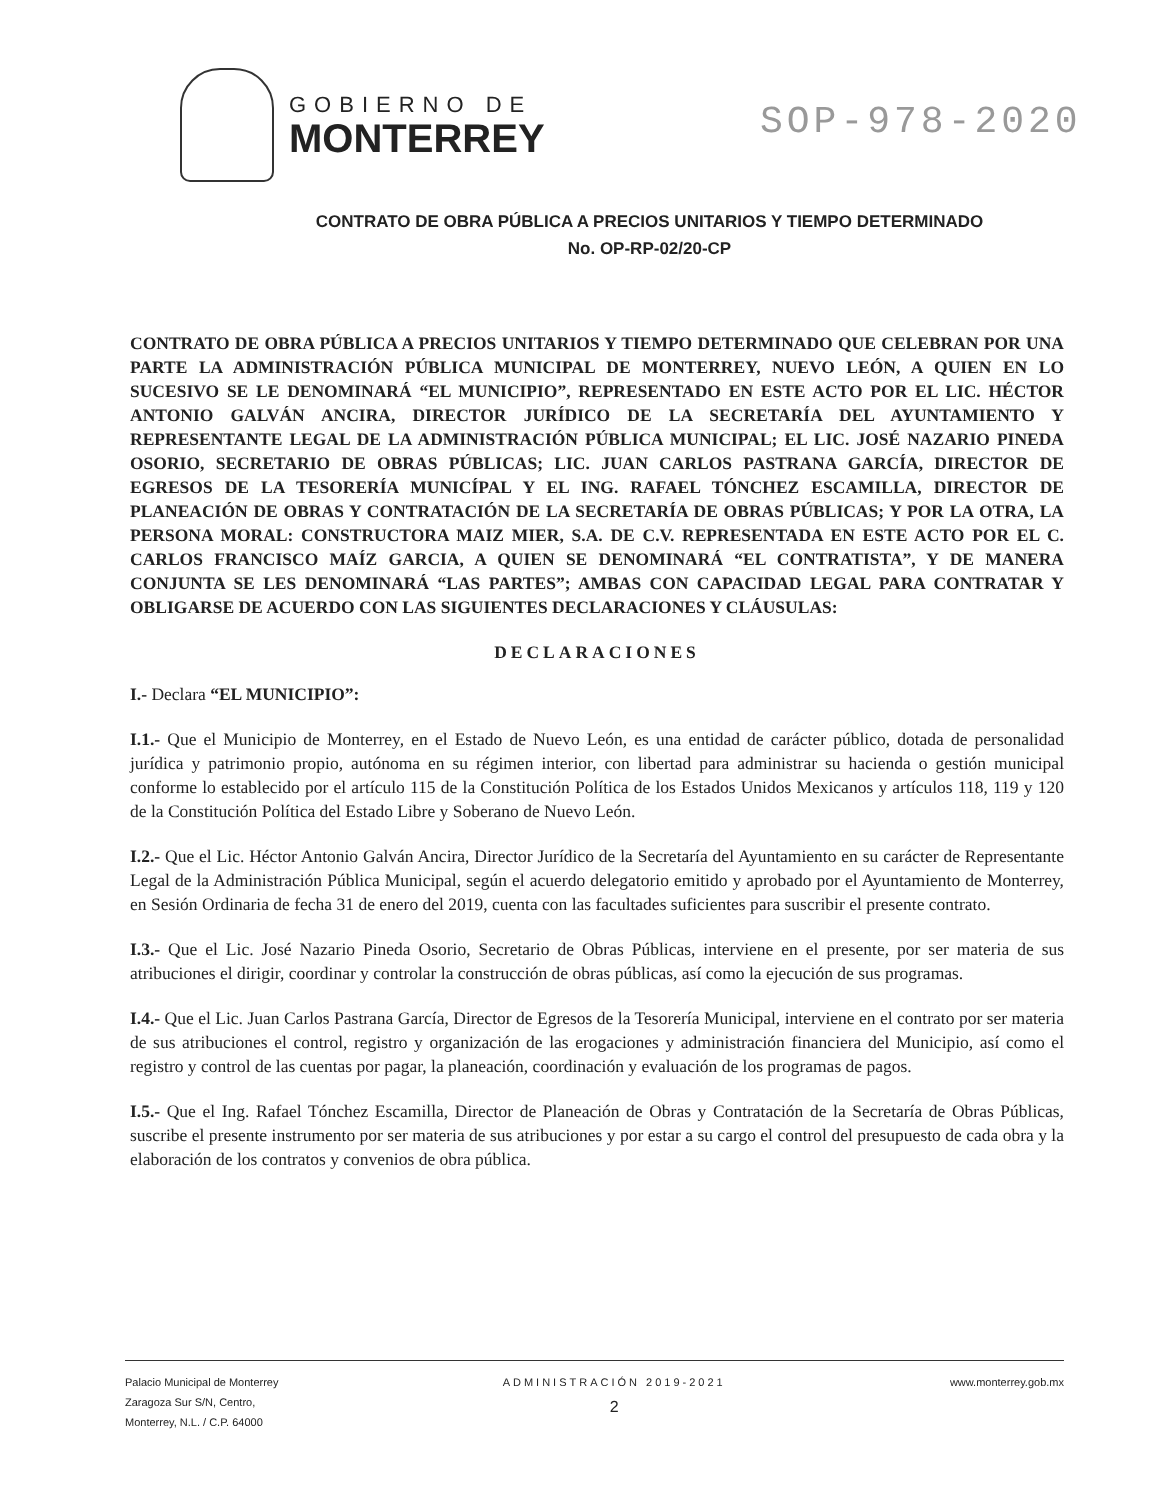GOBIERNO DE
MONTERREY
SOP-978-2020
CONTRATO DE OBRA PÚBLICA A PRECIOS UNITARIOS Y TIEMPO DETERMINADO
No. OP-RP-02/20-CP
CONTRATO DE OBRA PÚBLICA A PRECIOS UNITARIOS Y TIEMPO DETERMINADO QUE CELEBRAN POR UNA PARTE LA ADMINISTRACIÓN PÚBLICA MUNICIPAL DE MONTERREY, NUEVO LEÓN, A QUIEN EN LO SUCESIVO SE LE DENOMINARÁ “EL MUNICIPIO”, REPRESENTADO EN ESTE ACTO POR EL LIC. HÉCTOR ANTONIO GALVÁN ANCIRA, DIRECTOR JURÍDICO DE LA SECRETARÍA DEL AYUNTAMIENTO Y REPRESENTANTE LEGAL DE LA ADMINISTRACIÓN PÚBLICA MUNICIPAL; EL LIC. JOSÉ NAZARIO PINEDA OSORIO, SECRETARIO DE OBRAS PÚBLICAS; LIC. JUAN CARLOS PASTRANA GARCÍA, DIRECTOR DE EGRESOS DE LA TESORERÍA MUNICÍPAL Y EL ING. RAFAEL TÓNCHEZ ESCAMILLA, DIRECTOR DE PLANEACIÓN DE OBRAS Y CONTRATACIÓN DE LA SECRETARÍA DE OBRAS PÚBLICAS; Y POR LA OTRA, LA PERSONA MORAL: CONSTRUCTORA MAIZ MIER, S.A. DE C.V. REPRESENTADA EN ESTE ACTO POR EL C. CARLOS FRANCISCO MAÍZ GARCIA, A QUIEN SE DENOMINARÁ “EL CONTRATISTA”, Y DE MANERA CONJUNTA SE LES DENOMINARÁ “LAS PARTES”; AMBAS CON CAPACIDAD LEGAL PARA CONTRATAR Y OBLIGARSE DE ACUERDO CON LAS SIGUIENTES DECLARACIONES Y CLÁUSULAS:
DECLARACIONES
I.- Declara “EL MUNICIPIO”:
I.1.- Que el Municipio de Monterrey, en el Estado de Nuevo León, es una entidad de carácter público, dotada de personalidad jurídica y patrimonio propio, autónoma en su régimen interior, con libertad para administrar su hacienda o gestión municipal conforme lo establecido por el artículo 115 de la Constitución Política de los Estados Unidos Mexicanos y artículos 118, 119 y 120 de la Constitución Política del Estado Libre y Soberano de Nuevo León.
I.2.- Que el Lic. Héctor Antonio Galván Ancira, Director Jurídico de la Secretaría del Ayuntamiento en su carácter de Representante Legal de la Administración Pública Municipal, según el acuerdo delegatorio emitido y aprobado por el Ayuntamiento de Monterrey, en Sesión Ordinaria de fecha 31 de enero del 2019, cuenta con las facultades suficientes para suscribir el presente contrato.
I.3.- Que el Lic. José Nazario Pineda Osorio, Secretario de Obras Públicas, interviene en el presente, por ser materia de sus atribuciones el dirigir, coordinar y controlar la construcción de obras públicas, así como la ejecución de sus programas.
I.4.- Que el Lic. Juan Carlos Pastrana García, Director de Egresos de la Tesorería Municipal, interviene en el contrato por ser materia de sus atribuciones el control, registro y organización de las erogaciones y administración financiera del Municipio, así como el registro y control de las cuentas por pagar, la planeación, coordinación y evaluación de los programas de pagos.
I.5.- Que el Ing. Rafael Tónchez Escamilla, Director de Planeación de Obras y Contratación de la Secretaría de Obras Públicas, suscribe el presente instrumento por ser materia de sus atribuciones y por estar a su cargo el control del presupuesto de cada obra y la elaboración de los contratos y convenios de obra pública.
Palacio Municipal de Monterrey
Zaragoza Sur S/N, Centro,
Monterrey, N.L. / C.P. 64000
ADMINISTRACIÓN 2019-2021
2
www.monterrey.gob.mx